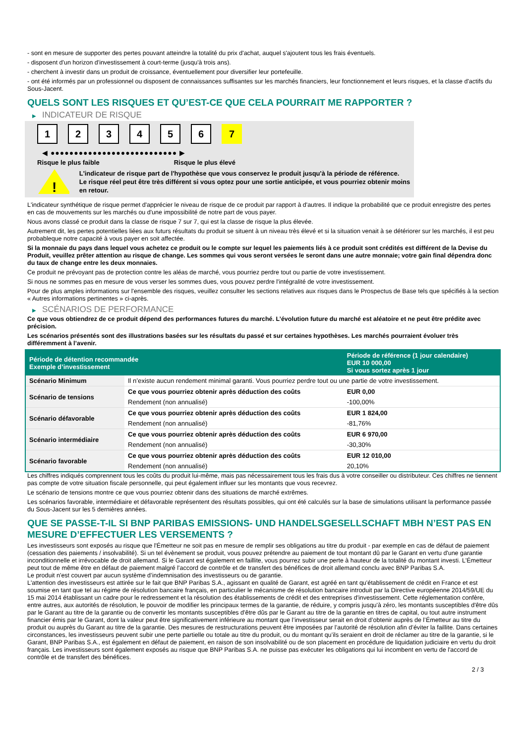- sont en mesure de supporter des pertes pouvant atteindre la totalité du prix d'achat, auquel s'ajoutent tous les frais éventuels.
- disposent d'un horizon d'investissement à court-terme (jusqu'à trois ans).
- cherchent à investir dans un produit de croissance, éventuellement pour diversifier leur portefeuille.
- ont été informés par un professionnel ou disposent de connaissances suffisantes sur les marchés financiers, leur fonctionnement et leurs risques, et la classe d'actifs du Sous-Jacent.
QUELS SONT LES RISQUES ET QU’EST-CE QUE CELA POURRAIT ME RAPPORTER ?
▶ INDICATEUR DE RISQUE
1 2 3 4 5 6 7
◀ ●●●●●●●●●●●●●●●●●●●●●●●●●●● ▶
Risque le plus faible Risque le plus élevé
!
L'indicateur de risque part de l'hypothèse que vous conservez le produit jusqu'à la période de référence.
Le risque réel peut être très différent si vous optez pour une sortie anticipée, et vous pourriez obtenir moins en retour.
L'indicateur synthétique de risque permet d'apprécier le niveau de risque de ce produit par rapport à d'autres. Il indique la probabilité que ce produit enregistre des pertes en cas de mouvements sur les marchés ou d'une impossibilité de notre part de vous payer.
Nous avons classé ce produit dans la classe de risque 7 sur 7, qui est la classe de risque la plus élevée.
Autrement dit, les pertes potentielles liées aux futurs résultats du produit se situent à un niveau très élevé et si la situation venait à se détériorer sur les marchés, il est peu probableque notre capacité à vous payer en soit affectée.
Si la monnaie du pays dans lequel vous achetez ce produit ou le compte sur lequel les paiements liés à ce produit sont crédités est différent de la Devise du Produit, veuillez prêter attention au risque de change. Les sommes qui vous seront versées le seront dans une autre monnaie; votre gain final dépendra donc du taux de change entre les deux monnaies.
Ce produit ne prévoyant pas de protection contre les aléas de marché, vous pourriez perdre tout ou partie de votre investissement.
Si nous ne sommes pas en mesure de vous verser les sommes dues, vous pouvez perdre l'intégralité de votre investissement.
Pour de plus amples informations sur l'ensemble des risques, veuillez consulter les sections relatives aux risques dans le Prospectus de Base tels que spécifiés à la section « Autres informations pertinentes » ci-après.
▶ SCÉNARIOS DE PERFORMANCE
Ce que vous obtiendrez de ce produit dépend des performances futures du marché. L’évolution future du marché est aléatoire et ne peut être prédite avec précision.
Les scénarios présentés sont des illustrations basées sur les résultats du passé et sur certaines hypothèses. Les marchés pourraient évoluer très différemment à l’avenir.
| Période de détention recommandée Exemple d’investissement | | Période de référence (1 jour calendaire) EUR 10 000,00 Si vous sortez après 1 jour |
| --- | --- | --- |
| Scénario Minimum | Il n’existe aucun rendement minimal garanti. Vous pourriez perdre tout ou une partie de votre investissement. | |
| Scénario de tensions | Ce que vous pourriez obtenir après déduction des coûts | EUR 0,00 |
| | Rendement (non annualisé) | -100,00% |
| Scénario défavorable | Ce que vous pourriez obtenir après déduction des coûts | EUR 1 824,00 |
| | Rendement (non annualisé) | -81,76% |
| Scénario intermédiaire | Ce que vous pourriez obtenir après déduction des coûts | EUR 6 970,00 |
| | Rendement (non annualisé) | -30,30% |
| Scénario favorable | Ce que vous pourriez obtenir après déduction des coûts | EUR 12 010,00 |
| | Rendement (non annualisé) | 20,10% |
Les chiffres indiqués comprennent tous les coûts du produit lui-même, mais pas nécessairement tous les frais dus à votre conseiller ou distributeur. Ces chiffres ne tiennent pas compte de votre situation fiscale personnelle, qui peut également influer sur les montants que vous recevrez.
Le scénario de tensions montre ce que vous pourriez obtenir dans des situations de marché extrêmes.
Les scénarios favorable, intermédiaire et défavorable représentent des résultats possibles, qui ont été calculés sur la base de simulations utilisant la performance passée du Sous-Jacent sur les 5 dernières années.
QUE SE PASSE-T-IL SI BNP PARIBAS EMISSIONS- UND HANDELSGESELLSCHAFT MBH N’EST PAS EN MESURE D’EFFECTUER LES VERSEMENTS ?
Les investisseurs sont exposés au risque que l'Émetteur ne soit pas en mesure de remplir ses obligations au titre du produit - par exemple en cas de défaut de paiement (cessation des paiements / insolvabilité). Si un tel évènement se produit, vous pouvez prétendre au paiement de tout montant dû par le Garant en vertu d'une garantie inconditionnelle et irrévocable de droit allemand. Si le Garant est également en faillite, vous pourrez subir une perte à hauteur de la totalité du montant investi. L'Émetteur peut tout de même être en défaut de paiement malgré l'accord de contrôle et de transfert des bénéfices de droit allemand conclu avec BNP Paribas S.A.
Le produit n'est couvert par aucun système d’indemnisation des investisseurs ou de garantie.
L'attention des investisseurs est attirée sur le fait que BNP Paribas S.A., agissant en qualité de Garant, est agréé en tant qu'établissement de crédit en France et est soumise en tant que tel au régime de résolution bancaire français, en particulier le mécanisme de résolution bancaire introduit par la Directive européenne 2014/59/UE du 15 mai 2014 établissant un cadre pour le redressement et la résolution des établissements de crédit et des entreprises d'investissement. Cette réglementation confère, entre autres, aux autorités de résolution, le pouvoir de modifier les principaux termes de la garantie, de réduire, y compris jusqu'à zéro, les montants susceptibles d'être dûs par le Garant au titre de la garantie ou de convertir les montants susceptibles d'être dûs par le Garant au titre de la garantie en titres de capital, ou tout autre instrument financier émis par le Garant, dont la valeur peut être significativement inférieure au montant que l’investisseur serait en droit d’obtenir auprès de l’Émetteur au titre du produit ou auprès du Garant au titre de la garantie. Des mesures de restructurations peuvent être imposées par l’autorité de résolution afin d’éviter la faillite. Dans certaines circonstances, les investisseurs peuvent subir une perte partielle ou totale au titre du produit, ou du montant qu’ils seraient en droit de réclamer au titre de la garantie, si le Garant, BNP Paribas S.A., est également en défaut de paiement, en raison de son insolvabilité ou de son placement en procédure de liquidation judiciaire en vertu du droit français. Les investisseurs sont également exposés au risque que BNP Paribas S.A. ne puisse pas exécuter les obligations qui lui incombent en vertu de l'accord de contrôle et de transfert des bénéfices.
2 / 3